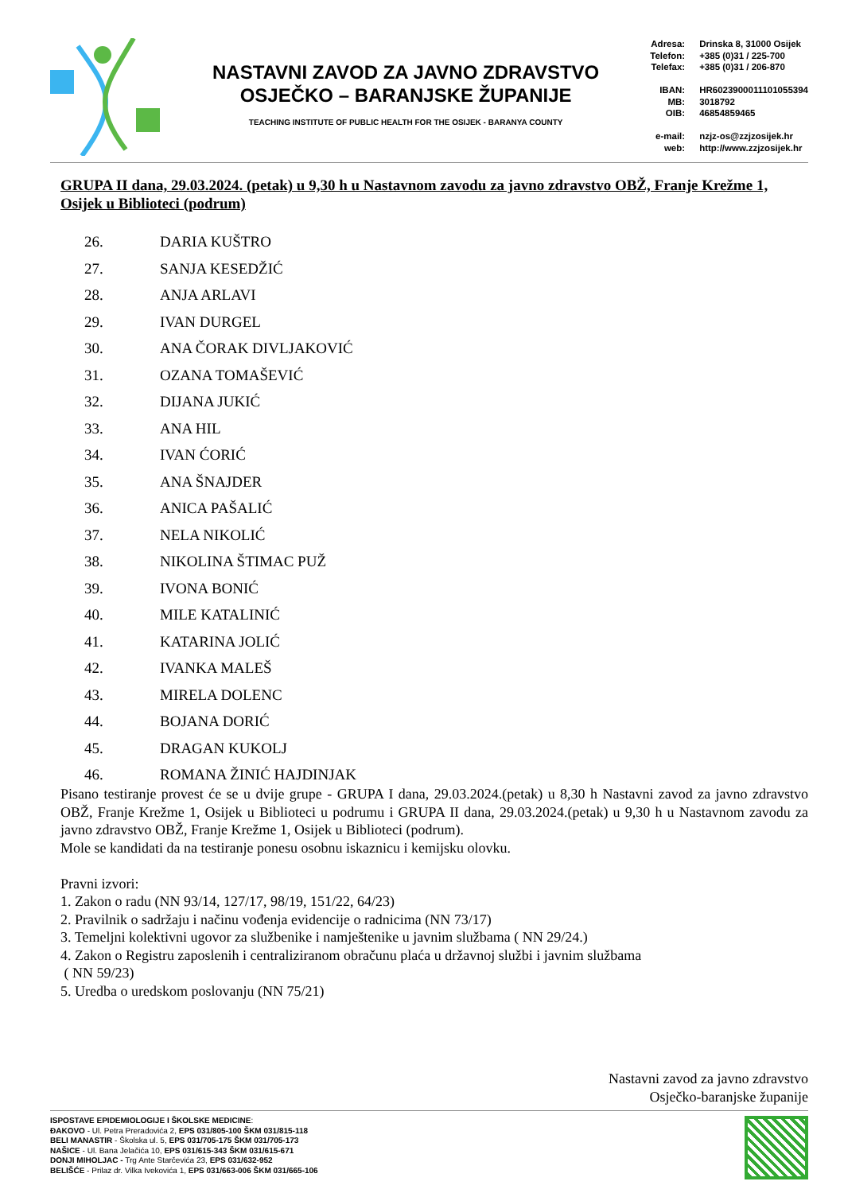NASTAVNI ZAVOD ZA JAVNO ZDRAVSTVO
OSJEČKO – BARANJSKE ŽUPANIJE
TEACHING INSTITUTE OF PUBLIC HEALTH FOR THE OSIJEK - BARANYA COUNTY
Adresa: Drinska 8, 31000 Osijek Telefon: +385 (0)31 / 225-700 Telefax: +385 (0)31 / 206-870 IBAN: HR6023900011101055394 MB: 3018792 OIB: 46854859465 e-mail: nzjz-os@zzjzosijek.hr web: http://www.zzjzosijek.hr
GRUPA II dana, 29.03.2024. (petak) u 9,30 h u Nastavnom zavodu za javno zdravstvo OBŽ, Franje Krežme 1, Osijek u Biblioteci (podrum)
26. DARIA KUŠTRO
27. SANJA KESEDŽIĆ
28. ANJA ARLAVI
29. IVAN DURGEL
30. ANA ČORAK DIVLJAKOVIĆ
31. OZANA TOMAŠEVIĆ
32. DIJANA JUKIĆ
33. ANA HIL
34. IVAN ĆORIĆ
35. ANA ŠNAJDER
36. ANICA PAŠALIĆ
37. NELA NIKOLIĆ
38. NIKOLINA ŠTIMAC PUŽ
39. IVONA BONIĆ
40. MILE KATALINIĆ
41. KATARINA JOLIĆ
42. IVANKA MALEŠ
43. MIRELA DOLENC
44. BOJANA DORIĆ
45. DRAGAN KUKOLJ
46. ROMANA ŽINIĆ HAJDINJAK
Pisano testiranje provest će se u dvije grupe - GRUPA I dana, 29.03.2024.(petak) u 8,30 h Nastavni zavod za javno zdravstvo OBŽ, Franje Krežme 1, Osijek u Biblioteci u podrumu i GRUPA II dana, 29.03.2024.(petak) u 9,30 h u Nastavnom zavodu za javno zdravstvo OBŽ, Franje Krežme 1, Osijek u Biblioteci (podrum).
Mole se kandidati da na testiranje ponesu osobnu iskaznicu i kemijsku olovku.
Pravni izvori:
1. Zakon o radu (NN 93/14, 127/17, 98/19, 151/22, 64/23)
2. Pravilnik o sadržaju i načinu vođenja evidencije o radnicima (NN 73/17)
3. Temeljni kolektivni ugovor za službenike i namještenike u javnim službama ( NN 29/24.)
4. Zakon o Registru zaposlenih i centraliziranom obračunu plaća u državnoj službi i javnim službama
( NN 59/23)
5. Uredba o uredskom poslovanju (NN 75/21)
Nastavni zavod za javno zdravstvo
Osječko-baranjske županije
ISPOSTAVE EPIDEMIOLOGIJE I ŠKOLSKE MEDICINE:
ĐAKOVO - Ul. Petra Preradovića 2, EPS 031/805-100 ŠKM 031/815-118
BELI MANASTIR - Školska ul. 5, EPS 031/705-175 ŠKM 031/705-173
NAŠICE - Ul. Bana Jelačića 10, EPS 031/615-343 ŠKM 031/615-671
DONJI MIHOLJAC - Trg Ante Starčevića 23, EPS 031/632-952
BELIŠĆE - Prilaz dr. Vilka Ivekovića 1, EPS 031/663-006 ŠKM 031/665-106